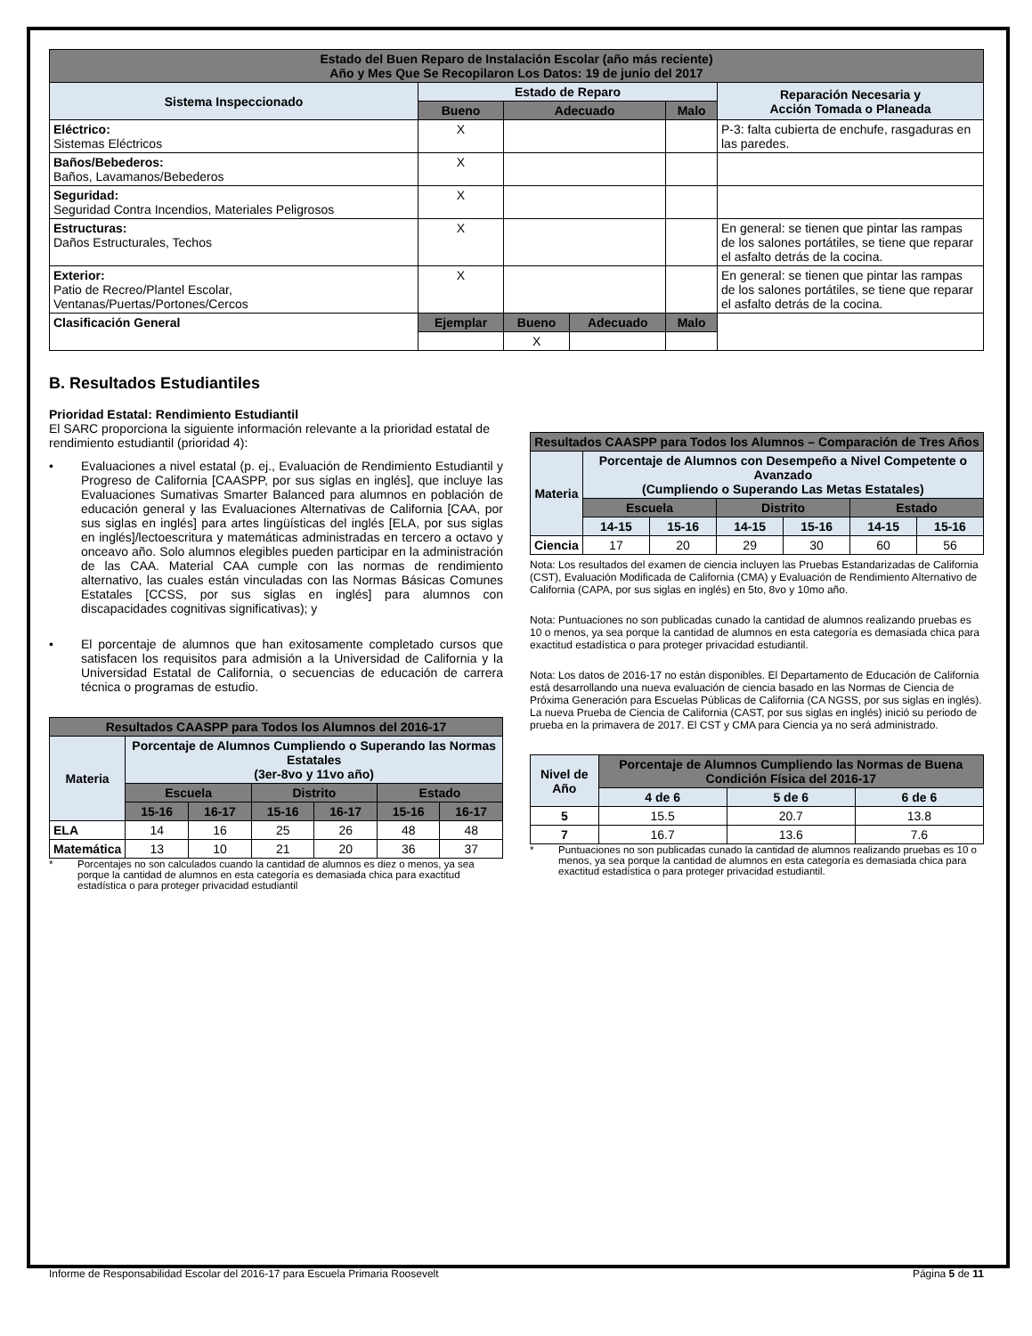| Estado del Buen Reparo de Instalación Escolar (año más reciente) Año y Mes Que Se Recopilaron Los Datos: 19 de junio del 2017 | | | | | |
| --- | --- | --- | --- | --- | --- |
| Sistema Inspeccionado | Estado de Reparo | | | | Reparación Necesaria y Acción Tomada o Planeada |
| | Bueno | Adecuado | | Malo | |
| Eléctrico: Sistemas Eléctricos | X | | | | P-3: falta cubierta de enchufe, rasgaduras en las paredes. |
| Baños/Bebederos: Baños, Lavamanos/Bebederos | X | | | | |
| Seguridad: Seguridad Contra Incendios, Materiales Peligrosos | X | | | | |
| Estructuras: Daños Estructurales, Techos | X | | | | En general: se tienen que pintar las rampas de los salones portátiles, se tiene que reparar el asfalto detrás de la cocina. |
| Exterior: Patio de Recreo/Plantel Escolar, Ventanas/Puertas/Portones/Cercos | X | | | | En general: se tienen que pintar las rampas de los salones portátiles, se tiene que reparar el asfalto detrás de la cocina. |
| Clasificación General | Ejemplar | Bueno | Adecuado | Malo | |
| | | X | | | |
B. Resultados Estudiantiles
Prioridad Estatal: Rendimiento Estudiantil
El SARC proporciona la siguiente información relevante a la prioridad estatal de rendimiento estudiantil (prioridad 4):
• Evaluaciones a nivel estatal (p. ej., Evaluación de Rendimiento Estudiantil y Progreso de California [CAASPP, por sus siglas en inglés], que incluye las Evaluaciones Sumativas Smarter Balanced para alumnos en población de educación general y las Evaluaciones Alternativas de California [CAA, por sus siglas en inglés] para artes lingüísticas del inglés [ELA, por sus siglas en inglés]/lectoescritura y matemáticas administradas en tercero a octavo y onceavo año. Solo alumnos elegibles pueden participar en la administración de las CAA. Material CAA cumple con las normas de rendimiento alternativo, las cuales están vinculadas con las Normas Básicas Comunes Estatales [CCSS, por sus siglas en inglés] para alumnos con discapacidades cognitivas significativas); y
• El porcentaje de alumnos que han exitosamente completado cursos que satisfacen los requisitos para admisión a la Universidad de California y la Universidad Estatal de California, o secuencias de educación de carrera técnica o programas de estudio.
| Resultados CAASPP para Todos los Alumnos del 2016-17 | | | | | | |
| --- | --- | --- | --- | --- | --- | --- |
| Materia | Porcentaje de Alumnos Cumpliendo o Superando las Normas Estatales (3er-8vo y 11vo año) | | | | | |
| | Escuela | | Distrito | | Estado | |
| | 15-16 | 16-17 | 15-16 | 16-17 | 15-16 | 16-17 |
| ELA | 14 | 16 | 25 | 26 | 48 | 48 |
| Matemática | 13 | 10 | 21 | 20 | 36 | 37 |
* Porcentajes no son calculados cuando la cantidad de alumnos es diez o menos, ya sea porque la cantidad de alumnos en esta categoría es demasiada chica para exactitud estadística o para proteger privacidad estudiantil
| Resultados CAASPP para Todos los Alumnos – Comparación de Tres Años | | | | | | |
| --- | --- | --- | --- | --- | --- | --- |
| Materia | Porcentaje de Alumnos con Desempeño a Nivel Competente o Avanzado (Cumpliendo o Superando Las Metas Estatales) | | | | | |
| | Escuela | | Distrito | | Estado | |
| | 14-15 | 15-16 | 14-15 | 15-16 | 14-15 | 15-16 |
| Ciencia | 17 | 20 | 29 | 30 | 60 | 56 |
Nota: Los resultados del examen de ciencia incluyen las Pruebas Estandarizadas de California (CST), Evaluación Modificada de California (CMA) y Evaluación de Rendimiento Alternativo de California (CAPA, por sus siglas en inglés) en 5to, 8vo y 10mo año.
Nota: Puntuaciones no son publicadas cunado la cantidad de alumnos realizando pruebas es 10 o menos, ya sea porque la cantidad de alumnos en esta categoría es demasiada chica para exactitud estadística o para proteger privacidad estudiantil.
Nota: Los datos de 2016-17 no están disponibles. El Departamento de Educación de California está desarrollando una nueva evaluación de ciencia basado en las Normas de Ciencia de Próxima Generación para Escuelas Públicas de California (CA NGSS, por sus siglas en inglés). La nueva Prueba de Ciencia de California (CAST, por sus siglas en inglés) inició su periodo de prueba en la primavera de 2017. El CST y CMA para Ciencia ya no será administrado.
| Nivel de Año | Porcentaje de Alumnos Cumpliendo las Normas de Buena Condición Física del 2016-17 | | |
| --- | --- | --- | --- |
| | 4 de 6 | 5 de 6 | 6 de 6 |
| 5 | 15.5 | 20.7 | 13.8 |
| 7 | 16.7 | 13.6 | 7.6 |
* Puntuaciones no son publicadas cunado la cantidad de alumnos realizando pruebas es 10 o menos, ya sea porque la cantidad de alumnos en esta categoría es demasiada chica para exactitud estadística o para proteger privacidad estudiantil.
Informe de Responsabilidad Escolar del 2016-17 para Escuela Primaria Roosevelt Página 5 de 11